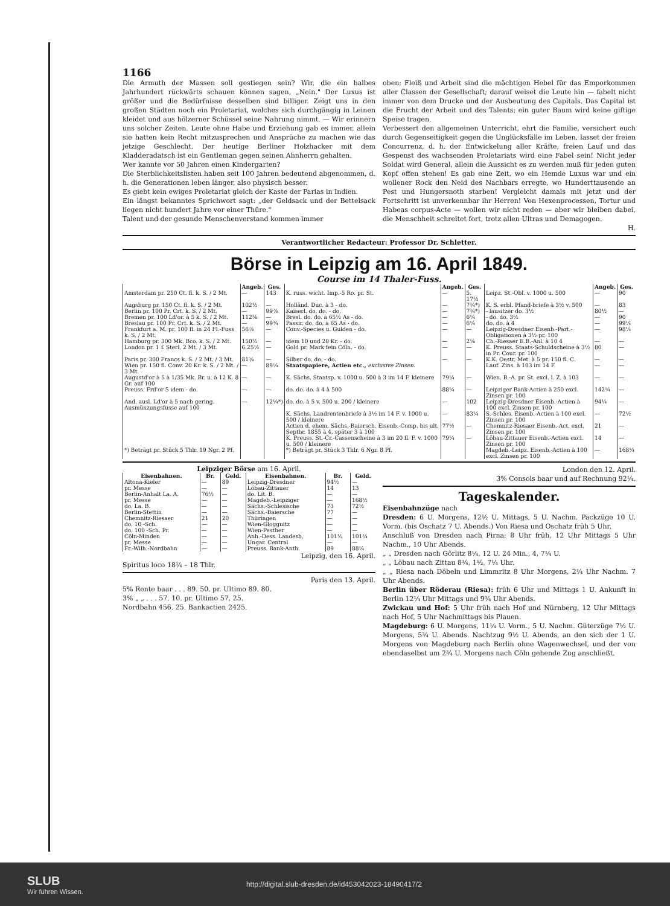1166
Die Armuth der Massen soll gestiegen sein? Wir, die ein halbes Jahrhundert rückwärts schauen können sagen, „Nein." Der Luxus ist größer und die Bedürfnisse desselben sind billiger. Zeigt uns in den großen Städten noch ein Proletariat, welches sich durchgängig in Leinen kleidet und aus hölzerner Schüssel seine Nahrung nimmt. — Wir erinnern uns solcher Zeiten. Leute ohne Habe und Erziehung gab es immer, allein sie hatten kein Recht mitzusprechen und Ansprüche zu machen wie das jetzige Geschlecht. Der heutige Berliner Holzhacker mit dem Kladderadatsch ist ein Gentleman gegen seinen Ahnherrn gehalten.
Wer kannte vor 50 Jahren einen Kindergarten?
Die Sterblichkeitslisten haben seit 100 Jahren bedeutend abgenommen, d. h. die Generationen leben länger, also physisch besser.
Es giebt kein ewiges Proletariat gleich der Kaste der Parias in Indien.
Ein längst bekanntes Sprichwort sagt: „der Geldsack und der Bettelsack liegen nicht hundert Jahre vor einer Thüre."
Talent und der gesunde Menschenverstand kommen immer
oben; Fleiß und Arbeit sind die mächtigen Hebel für das Emporkommen aller Classen der Gesellschaft; darauf weiset die Leute hin — fabelt nicht immer von dem Drucke und der Ausbeutung des Capitals. Das Capital ist die Frucht der Arbeit und des Talents; ein guter Baum wird keine giftige Speise tragen.
Verbessert den allgemeinen Unterricht, ehrt die Familie, versichert euch durch Gegenseitigkeit gegen die Unglücksfälle im Leben, lasset der freien Concurrenz, d. h. der Entwickelung aller Kräfte, freien Lauf und das Gespenst des wachsenden Proletariats wird eine Fabel sein! Nicht jeder Soldat wird General, allein die Aussicht es zu werden muß für jeden guten Kopf offen stehen! Es gab eine Zeit, wo ein Hemde Luxus war und ein wollener Rock den Neid des Nachbars erregte, wo Hunderttausende an Pest und Hungersnoth starben! Vergleicht damals mit jetzt und der Fortschritt ist unverkennbar ihr Herren! Von Hexenprocessen, Tortur und Habeas corpus-Acte — wollen wir nicht reden — aber wir bleiben dabei, die Menschheit schreitet fort, trotz allen Ultras und Demagogen.
H.
Verantwortlicher Redacteur: Professor Dr. Schletter.
Börse in Leipzig am 16. April 1849.
Course im 14 Thaler-Fuss.
| | Angeb. | Ges. | | Angeb. | Ges. | | Angeb. | Ges. |
| --- | --- | --- | --- | --- | --- | --- | --- | --- |
| Amsterdam pr. 250 Ct. fl. k. S. / 2 Mt. | — | 143 | K. russ. wicht. Imp.-5 Ro. pr. St. | — | 5. 17½ | Leipz. St.-Obl. v. 1000 u. 500 | — | 90 |
| Augsburg pr. 150 Ct. fl. k. S. / 2 Mt. | 102½ | — | Holländ. Duc. à 3 - do. | — | 7¾*) | K. S. erbl. Pfand-briefe à 3½ v. 500 | — | 83 |
| Berlin pr. 100 Pr. Crt. k. S. / 2 Mt. | — | 99⅞ | Kaiserl. do. do. - do. | — | 7¾*) | - lausitzer do. 3½ | 80½ | — |
| Bremen pr. 100 Ld'or. à 5 k. S. / 2 Mt. | 112⅜ | — | Bresl. do. do. à 65½ As - do. | — | 6¼ | - do. do. 3½ | — | 90 |
| Breslau pr. 100 Pr. Crt. k. S. / 2 Mt. | — | 99¾ | Passir. do. do. à 65 As - do. | — | 6¼ | do. do. à 4 | — | 99¼ |
| Frankfurt a. M. pr. 100 fl. in 24 Fl.-Fuss k. S. / 2 Mt. | 56⅞ | — | Conv.-Species u. Gulden - do. | — | — | Leipzig-Dresdner Eisenb.-Part.-Obligationen à 3½ pr. 100 | — | 98¼ |
| Hamburg pr. 300 Mk. Bco. k. S. / 2 Mt. | 150½ | — | idem 10 und 20 Kr. - do. | — | 2⅛ | Ch.-Riesaer E.B.-Anl. à 10 4 | — | — |
| London pr. 1 £ Sterl. 2 Mt. / 3 Mt. | 6.25½ | — | Gold pr. Mark fein Cöln. - do. | — | — | K. Preuss. Staats-Schuldscheine à 3½ in Pr. Cour. pr. 100 | 80 | — |
| Paris pr. 300 Francs k. S. / 2 Mt. / 3 Mt. | 81⅝ | — | Silber do. do. - do. | — | — | K.K. Oestr. Met. à 5 pr. 150 fl. C. | — | — |
| Wien pr. 150 fl. Conv. 20 Kr. k. S. / 2 Mt. / 3 Mt. | — | 89¼ | Staatspapiere, Actien etc., exclusive Zinsen. | | | Lauf. Zins. à 103 im 14 F. | — | — |
| Augustd'or à 5 à 1/35 Mk. Br. u. à 12 K. 8 Gr. auf 100 | — | — | K. Sächs. Staatsp. v. 1000 u. 500 à 3 im 14 F. kleinere | 79¼ | — | Wien. B.-A. pr. St. excl. l. Z. à 103 | — | — |
| Preuss. Frd'or 5 idem - do. | — | — | do. do. do. à 4 à 500 | 88¼ | — | Leipziger Bank-Actien à 250 excl. Zinsen pr. 100 | 142¼ | — |
| And. ausl. Ld'or à 5 nach gering. Ausmünzungsfusse auf 100 | — | 12¼*) | do. do. à 5 v. 500 u. 200 / kleinere | — | 102 | Leipzig-Dresdner Eisenb.-Actien à 100 excl. Zinsen pr. 100 | 94¼ | — |
| | | | K. Sächs. Landrentenbriefe à 3½ im 14 F. v. 1000 u. 500 / kleinere | — | 83¼ | S.-Schles. Eisenb.-Actien à 100 excl. Zinsen pr. 100 | — | 72½ |
| | | | Actien d. ehem. Sächs.-Baiersch. Eisenb.-Comp. bis ult. Septbr. 1855 à 4, später 3 à 100 | 77½ | — | Chemnitz-Riesaer Eisenb.-Act. excl. Zinsen pr. 100 | 21 | — |
| | | | K. Preuss. St.-Cr.-Cassenscheine à 3 im 20 fl. F. v. 1000 u. 500 / kleinere | 79¼ | — | Löbau-Zittauer Eisenb.-Actien excl. Zinsen pr. 100 | 14 | — |
| *) Beträgt pr. Stück 5 Thlr. 19 Ngr. 2 Pf. | | | *) Beträgt pr. Stück 3 Thlr. 6 Ngr. 8 Pf. | | | Magdeb.-Leipz. Eisenb.-Actien à 100 excl. Zinsen pr. 100 | — | 168¼ |
Leipziger Börse am 16. April.
| Eisenbahnen. | Br. | Geld. | Eisenbahnen. | Br. | Geld. |
| --- | --- | --- | --- | --- | --- |
| Altona-Kieler | — | 89 | Leipzig-Dresdner | 94½ | — |
| pr. Messe | — | — | Löbau-Zittauer | 14 | 13 |
| Berlin-Anhalt La. A. | 76½ | — | do. Lit. B. | — | — |
| pr. Messe | — | — | Magdeb.-Leipziger | — | 168½ |
| do. La. B. | — | — | Sächs.-Schlesische | 73 | 72½ |
| Berlin-Stettin | — | — | Sächs.-Baiersche | 77 | — |
| Chemnitz-Riesaer | 21 | 20 | Thüringen | — | — |
| do. 10 -Sch. | — | — | Wien-Gloggnitz | — | — |
| do. 100 -Sch. Pr. | — | — | Wien-Pesther | — | — |
| Cöln-Minden | — | — | Anh.-Dess. Landesb. | 101½ | 101¼ |
| pr. Messe | — | — | Ungar. Central | — | — |
| Fr.-Wilh.-Nordbahn | — | — | Preuss. Bank-Anth. | 89 | 88¼ |
Leipzig, den 16. April.
Spiritus loco 18¼ – 18 Thlr.
Paris den 13. April.
5% Rente baar . . . 89. 50. pr. Ultimo 89. 80.
3% „ „ . . . 57. 10. pr. Ultimo 57. 25.
Nordbahn 456. 25. Bankactien 2425.
London den 12. April.
3% Consols baar und auf Rechnung 92¼.
Tageskalender.
Eisenbahnzüge nach
Dresden: 6 U. Morgens, 12½ U. Mittags, 5 U. Nachm. Packzüge 10 U. Vorm. (bis Oschatz 7 U. Abends.) Von Riesa und Oschatz früh 5 Uhr.
Anschluß von Dresden nach Pirna: 8 Uhr früh, 12 Uhr Mittags 5 Uhr Nachm., 10 Uhr Abends.
„ „ Dresden nach Görlitz 8¼, 12 U. 24 Min., 4, 7¼ U.
„ „ Löbau nach Zittau 8¼, 1½, 7¼ Uhr.
„ „ Riesa nach Döbeln und Limmritz 8 Uhr Morgens, 2¼ Uhr Nachm. 7 Uhr Abends.
Berlin über Röderau (Riesa): früh 6 Uhr und Mittags 1 U. Ankunft in Berlin 12¼ Uhr Mittags und 9¾ Uhr Abends.
Zwickau und Hof: 5 Uhr früh nach Hof und Nürnberg, 12 Uhr Mittags nach Hof, 5 Uhr Nachmittags bis Plauen.
Magdeburg: 6 U. Morgens, 11¼ U. Vorm., 5 U. Nachm. Güterzüge 7½ U. Morgens, 5¾ U. Abends. Nachtzug 9½ U. Abends, an den sich der 1 U. Morgens von Magdeburg nach Berlin ohne Wagenwechsel, und der von ebendaselbst um 2¾ U. Morgens nach Cöln gehende Zug anschließt.
SLUB
Wir führen Wissen.
http://digital.slub-dresden.de/id453042023-18490417/2